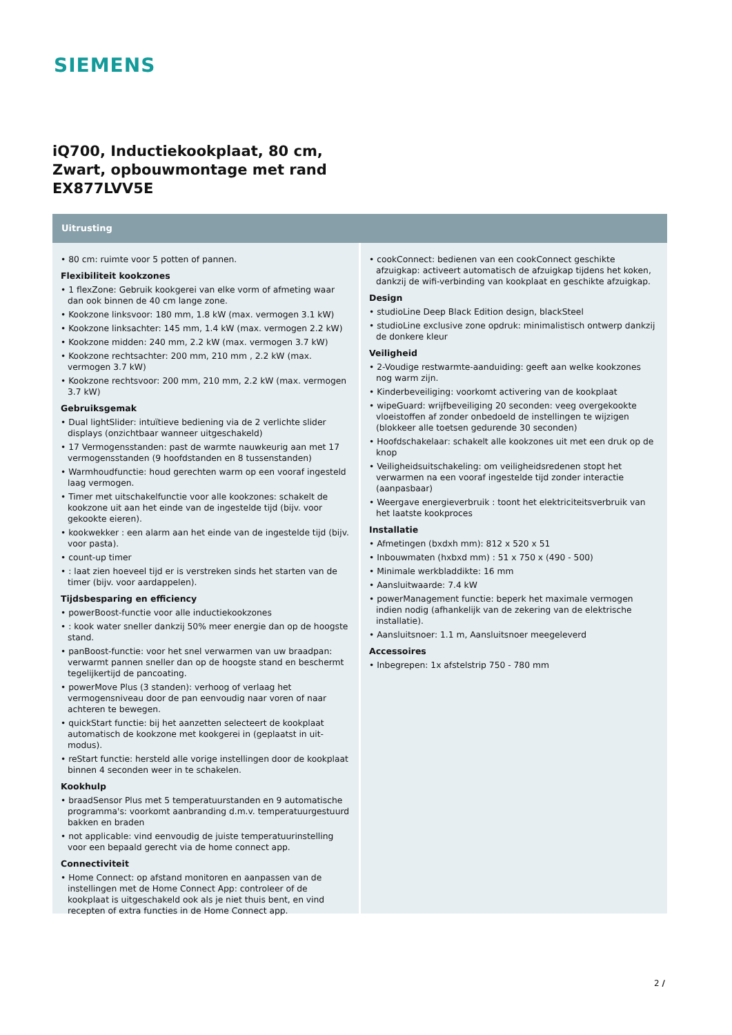SIEMENS
iQ700, Inductiekookplaat, 80 cm,
Zwart, opbouwmontage met rand
EX877LVV5E
Uitrusting
• 80 cm: ruimte voor 5 potten of pannen.
Flexibiliteit kookzones
• 1 flexZone: Gebruik kookgerei van elke vorm of afmeting waar dan ook binnen de 40 cm lange zone.
• Kookzone linksvoor: 180 mm, 1.8 kW (max. vermogen 3.1 kW)
• Kookzone linksachter: 145 mm, 1.4 kW (max. vermogen 2.2 kW)
• Kookzone midden: 240 mm, 2.2 kW (max. vermogen 3.7 kW)
• Kookzone rechtsachter: 200 mm, 210 mm , 2.2 kW (max. vermogen 3.7 kW)
• Kookzone rechtsvoor: 200 mm, 210 mm, 2.2 kW (max. vermogen 3.7 kW)
Gebruiksgemak
• Dual lightSlider: intuïtieve bediening via de 2 verlichte slider displays (onzichtbaar wanneer uitgeschakeld)
• 17 Vermogensstanden: past de warmte nauwkeurig aan met 17 vermogensstanden (9 hoofdstanden en 8 tussenstanden)
• Warmhoudfunctie: houd gerechten warm op een vooraf ingesteld laag vermogen.
• Timer met uitschakelfunctie voor alle kookzones: schakelt de kookzone uit aan het einde van de ingestelde tijd (bijv. voor gekookte eieren).
• kookwekker : een alarm aan het einde van de ingestelde tijd (bijv. voor pasta).
• count-up timer
• : laat zien hoeveel tijd er is verstreken sinds het starten van de timer (bijv. voor aardappelen).
Tijdsbesparing en efficiency
• powerBoost-functie voor alle inductiekookzones
• : kook water sneller dankzij 50% meer energie dan op de hoogste stand.
• panBoost-functie: voor het snel verwarmen van uw braadpan: verwarmt pannen sneller dan op de hoogste stand en beschermt tegelijkertijd de pancoating.
• powerMove Plus (3 standen): verhoog of verlaag het vermogensniveau door de pan eenvoudig naar voren of naar achteren te bewegen.
• quickStart functie: bij het aanzetten selecteert de kookplaat automatisch de kookzone met kookgerei in (geplaatst in uit-modus).
• reStart functie: hersteld alle vorige instellingen door de kookplaat binnen 4 seconden weer in te schakelen.
Kookhulp
• braadSensor Plus met 5 temperatuurstanden en 9 automatische programma's: voorkomt aanbranding d.m.v. temperatuurgestuurd bakken en braden
• not applicable: vind eenvoudig de juiste temperatuurinstelling voor een bepaald gerecht via de home connect app.
Connectiviteit
• Home Connect: op afstand monitoren en aanpassen van de instellingen met de Home Connect App: controleer of de kookplaat is uitgeschakeld ook als je niet thuis bent, en vind recepten of extra functies in de Home Connect app.
• cookConnect: bedienen van een cookConnect geschikte afzuigkap: activeert automatisch de afzuigkap tijdens het koken, dankzij de wifi-verbinding van kookplaat en geschikte afzuigkap.
Design
• studioLine Deep Black Edition design, blackSteel
• studioLine exclusive zone opdruk: minimalistisch ontwerp dankzij de donkere kleur
Veiligheid
• 2-Voudige restwarmte-aanduiding: geeft aan welke kookzones nog warm zijn.
• Kinderbeveiliging: voorkomt activering van de kookplaat
• wipeGuard: wrijfbeveiliging 20 seconden: veeg overgekookte vloeistoffen af zonder onbedoeld de instellingen te wijzigen (blokkeer alle toetsen gedurende 30 seconden)
• Hoofdschakelaar: schakelt alle kookzones uit met een druk op de knop
• Veiligheidsuitschakeling: om veiligheidsredenen stopt het verwarmen na een vooraf ingestelde tijd zonder interactie (aanpasbaar)
• Weergave energieverbruik : toont het elektriciteitsverbruik van het laatste kookproces
Installatie
• Afmetingen (bxdxh mm): 812 x 520 x 51
• Inbouwmaten (hxbxd mm) : 51 x 750 x (490 - 500)
• Minimale werkbladdikte: 16 mm
• Aansluitwaarde: 7.4 kW
• powerManagement functie: beperk het maximale vermogen indien nodig (afhankelijk van de zekering van de elektrische installatie).
• Aansluitsnoer: 1.1 m, Aansluitsnoer meegeleverd
Accessoires
• Inbegrepen: 1x afstelstrip 750 - 780 mm
2 /